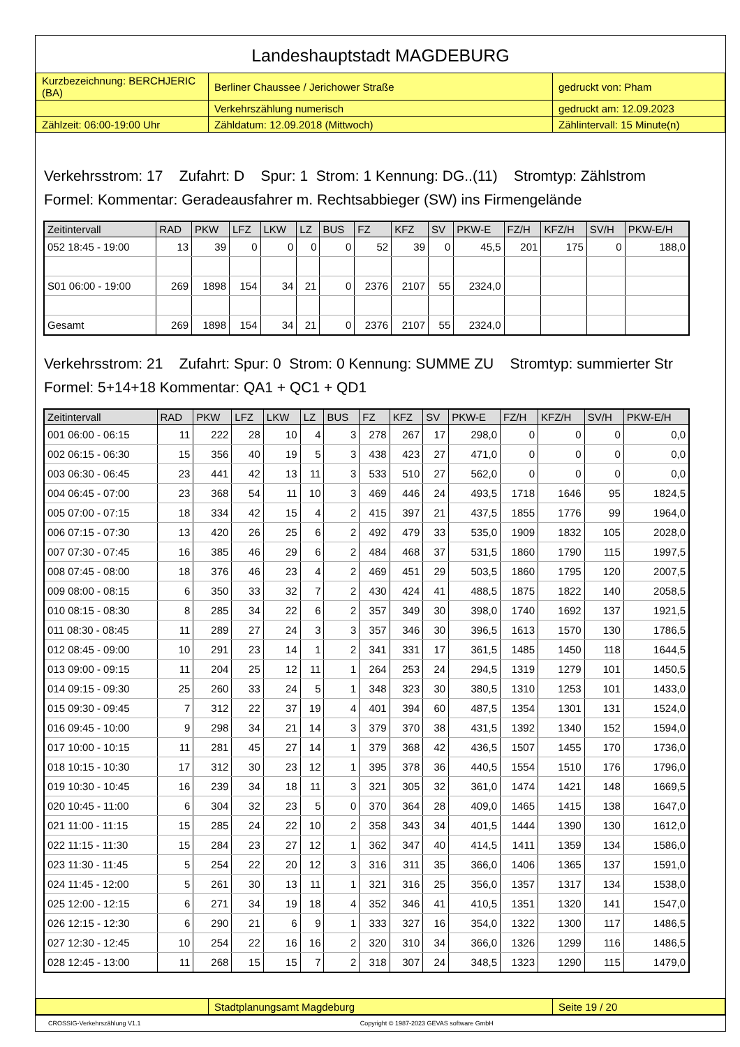Landeshauptstadt MAGDEBURG
| Kurzbezeichnung: BERCHJERIC (BA) | Berliner Chaussee / Jerichower Straße | gedruckt von: Pham |
| | Verkehrszählung numerisch | gedruckt am: 12.09.2023 |
| Zählzeit: 06:00-19:00 Uhr | Zähldatum: 12.09.2018 (Mittwoch) | Zählintervall: 15 Minute(n) |
Verkehrsstrom: 17 Zufahrt: D Spur: 1 Strom: 1 Kennung: DG..(11) Stromtyp: Zählstrom
Formel: Kommentar: Geradeausfahrer m. Rechtsabbieger (SW) ins Firmengelände
| Zeitintervall | RAD | PKW | LFZ | LKW | LZ | BUS | FZ | KFZ | SV | PKW-E | FZ/H | KFZ/H | SV/H | PKW-E/H |
| --- | --- | --- | --- | --- | --- | --- | --- | --- | --- | --- | --- | --- | --- | --- |
| 052 18:45 - 19:00 | 13 | 39 | 0 | 0 | 0 | 0 | 52 | 39 | 0 | 45,5 | 201 | 175 | 0 | 188,0 |
| S01 06:00 - 19:00 | 269 | 1898 | 154 | 34 | 21 | 0 | 2376 | 2107 | 55 | 2324,0 | | | | |
| Gesamt | 269 | 1898 | 154 | 34 | 21 | 0 | 2376 | 2107 | 55 | 2324,0 | | | | |
Verkehrsstrom: 21 Zufahrt: Spur: 0 Strom: 0 Kennung: SUMME ZU Stromtyp: summierter Str
Formel: 5+14+18 Kommentar: QA1 + QC1 + QD1
| Zeitintervall | RAD | PKW | LFZ | LKW | LZ | BUS | FZ | KFZ | SV | PKW-E | FZ/H | KFZ/H | SV/H | PKW-E/H |
| --- | --- | --- | --- | --- | --- | --- | --- | --- | --- | --- | --- | --- | --- | --- |
| 001 06:00 - 06:15 | 11 | 222 | 28 | 10 | 4 | 3 | 278 | 267 | 17 | 298,0 | 0 | 0 | 0 | 0,0 |
| 002 06:15 - 06:30 | 15 | 356 | 40 | 19 | 5 | 3 | 438 | 423 | 27 | 471,0 | 0 | 0 | 0 | 0,0 |
| 003 06:30 - 06:45 | 23 | 441 | 42 | 13 | 11 | 3 | 533 | 510 | 27 | 562,0 | 0 | 0 | 0 | 0,0 |
| 004 06:45 - 07:00 | 23 | 368 | 54 | 11 | 10 | 3 | 469 | 446 | 24 | 493,5 | 1718 | 1646 | 95 | 1824,5 |
| 005 07:00 - 07:15 | 18 | 334 | 42 | 15 | 4 | 2 | 415 | 397 | 21 | 437,5 | 1855 | 1776 | 99 | 1964,0 |
| 006 07:15 - 07:30 | 13 | 420 | 26 | 25 | 6 | 2 | 492 | 479 | 33 | 535,0 | 1909 | 1832 | 105 | 2028,0 |
| 007 07:30 - 07:45 | 16 | 385 | 46 | 29 | 6 | 2 | 484 | 468 | 37 | 531,5 | 1860 | 1790 | 115 | 1997,5 |
| 008 07:45 - 08:00 | 18 | 376 | 46 | 23 | 4 | 2 | 469 | 451 | 29 | 503,5 | 1860 | 1795 | 120 | 2007,5 |
| 009 08:00 - 08:15 | 6 | 350 | 33 | 32 | 7 | 2 | 430 | 424 | 41 | 488,5 | 1875 | 1822 | 140 | 2058,5 |
| 010 08:15 - 08:30 | 8 | 285 | 34 | 22 | 6 | 2 | 357 | 349 | 30 | 398,0 | 1740 | 1692 | 137 | 1921,5 |
| 011 08:30 - 08:45 | 11 | 289 | 27 | 24 | 3 | 3 | 357 | 346 | 30 | 396,5 | 1613 | 1570 | 130 | 1786,5 |
| 012 08:45 - 09:00 | 10 | 291 | 23 | 14 | 1 | 2 | 341 | 331 | 17 | 361,5 | 1485 | 1450 | 118 | 1644,5 |
| 013 09:00 - 09:15 | 11 | 204 | 25 | 12 | 11 | 1 | 264 | 253 | 24 | 294,5 | 1319 | 1279 | 101 | 1450,5 |
| 014 09:15 - 09:30 | 25 | 260 | 33 | 24 | 5 | 1 | 348 | 323 | 30 | 380,5 | 1310 | 1253 | 101 | 1433,0 |
| 015 09:30 - 09:45 | 7 | 312 | 22 | 37 | 19 | 4 | 401 | 394 | 60 | 487,5 | 1354 | 1301 | 131 | 1524,0 |
| 016 09:45 - 10:00 | 9 | 298 | 34 | 21 | 14 | 3 | 379 | 370 | 38 | 431,5 | 1392 | 1340 | 152 | 1594,0 |
| 017 10:00 - 10:15 | 11 | 281 | 45 | 27 | 14 | 1 | 379 | 368 | 42 | 436,5 | 1507 | 1455 | 170 | 1736,0 |
| 018 10:15 - 10:30 | 17 | 312 | 30 | 23 | 12 | 1 | 395 | 378 | 36 | 440,5 | 1554 | 1510 | 176 | 1796,0 |
| 019 10:30 - 10:45 | 16 | 239 | 34 | 18 | 11 | 3 | 321 | 305 | 32 | 361,0 | 1474 | 1421 | 148 | 1669,5 |
| 020 10:45 - 11:00 | 6 | 304 | 32 | 23 | 5 | 0 | 370 | 364 | 28 | 409,0 | 1465 | 1415 | 138 | 1647,0 |
| 021 11:00 - 11:15 | 15 | 285 | 24 | 22 | 10 | 2 | 358 | 343 | 34 | 401,5 | 1444 | 1390 | 130 | 1612,0 |
| 022 11:15 - 11:30 | 15 | 284 | 23 | 27 | 12 | 1 | 362 | 347 | 40 | 414,5 | 1411 | 1359 | 134 | 1586,0 |
| 023 11:30 - 11:45 | 5 | 254 | 22 | 20 | 12 | 3 | 316 | 311 | 35 | 366,0 | 1406 | 1365 | 137 | 1591,0 |
| 024 11:45 - 12:00 | 5 | 261 | 30 | 13 | 11 | 1 | 321 | 316 | 25 | 356,0 | 1357 | 1317 | 134 | 1538,0 |
| 025 12:00 - 12:15 | 6 | 271 | 34 | 19 | 18 | 4 | 352 | 346 | 41 | 410,5 | 1351 | 1320 | 141 | 1547,0 |
| 026 12:15 - 12:30 | 6 | 290 | 21 | 6 | 9 | 1 | 333 | 327 | 16 | 354,0 | 1322 | 1300 | 117 | 1486,5 |
| 027 12:30 - 12:45 | 10 | 254 | 22 | 16 | 16 | 2 | 320 | 310 | 34 | 366,0 | 1326 | 1299 | 116 | 1486,5 |
| 028 12:45 - 13:00 | 11 | 268 | 15 | 15 | 7 | 2 | 318 | 307 | 24 | 348,5 | 1323 | 1290 | 115 | 1479,0 |
| | Stadtplanungsamt Magdeburg | Seite 19 / 20 |
CROSSIG-Verkehrszählung V1.1 Copyright © 1987-2023 GEVAS software GmbH